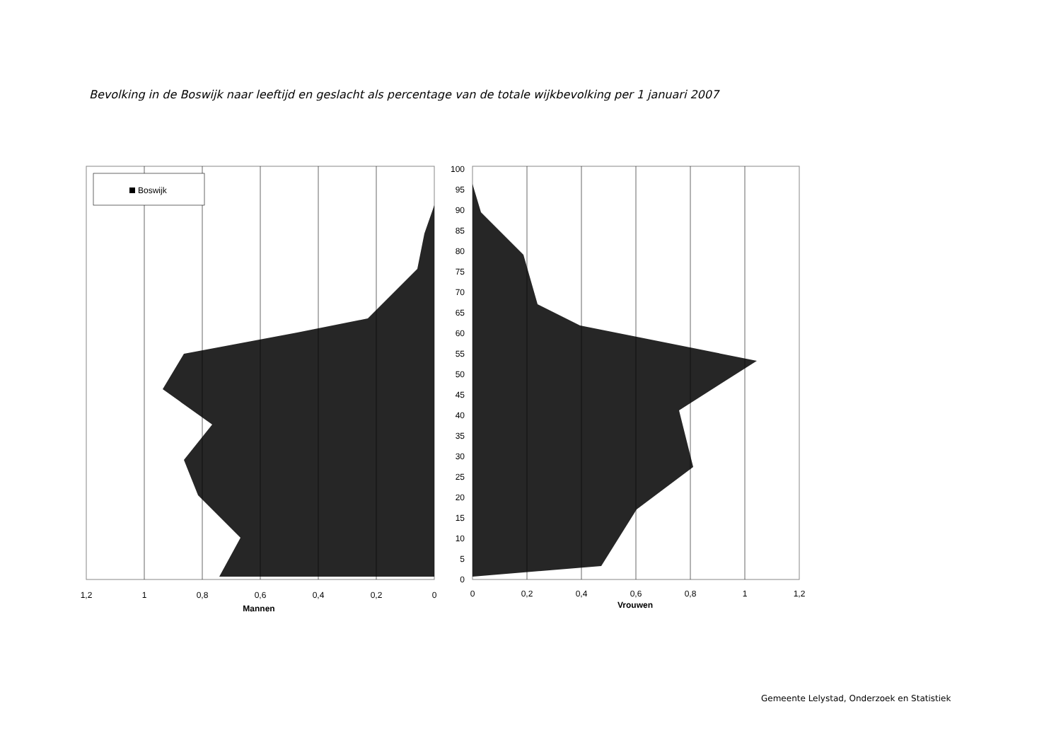Bevolking in de Boswijk naar leeftijd en geslacht als percentage van de totale wijkbevolking per 1 januari 2007
Boswijk
1,2
1
0,8
0,6
0,4
0,2
0
0
0,2
0,4
0,6
0,8
1
1,2
Mannen
Vrouwen
100
95
90
85
80
75
70
65
60
55
50
45
40
35
30
25
20
15
10
5
0
Gemeente Lelystad, Onderzoek en Statistiek